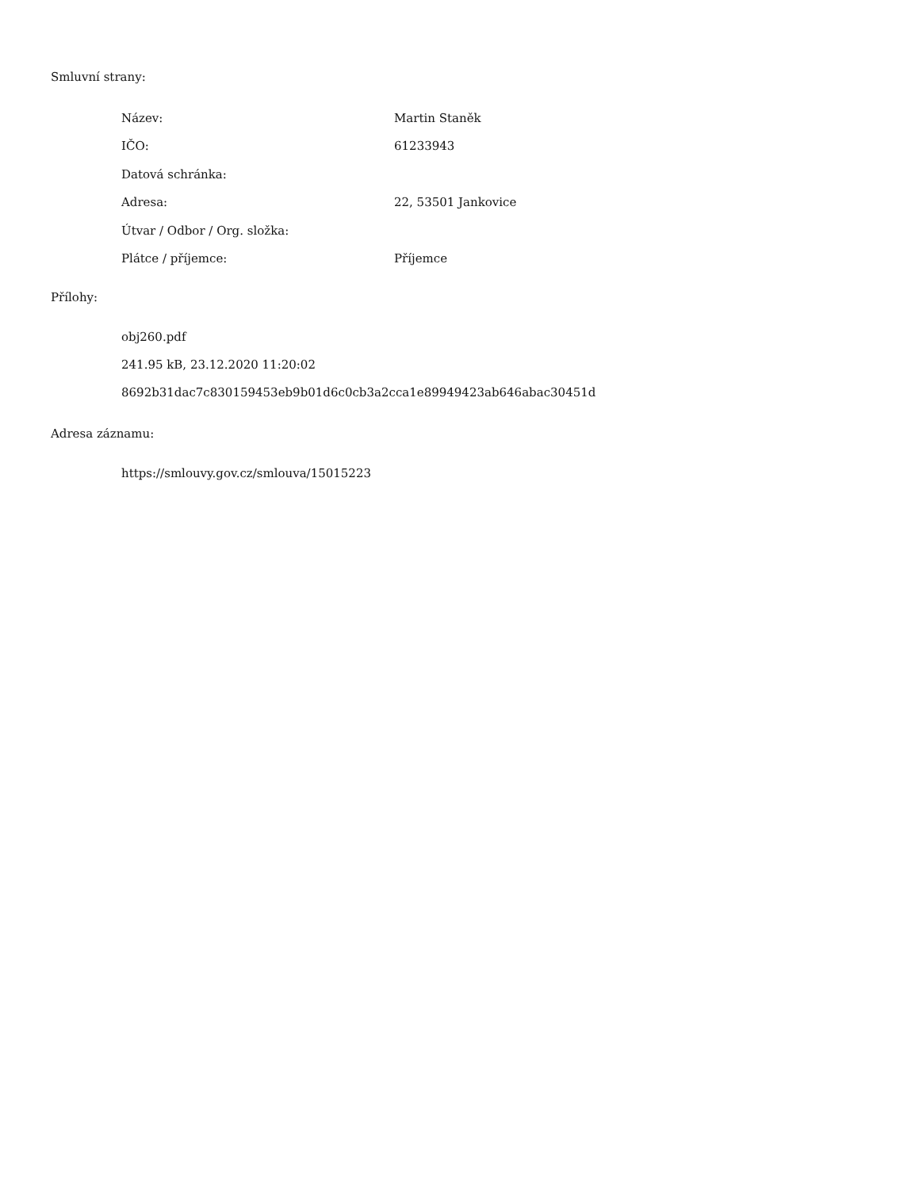Smluvní strany:
| Název: | Martin Staněk |
| IČO: | 61233943 |
| Datová schránka: | |
| Adresa: | 22, 53501 Jankovice |
| Útvar / Odbor / Org. složka: | |
| Plátce / příjemce: | Příjemce |
Přílohy:
obj260.pdf
241.95 kB, 23.12.2020 11:20:02
8692b31dac7c830159453eb9b01d6c0cb3a2cca1e89949423ab646abac30451d
Adresa záznamu:
https://smlouvy.gov.cz/smlouva/15015223